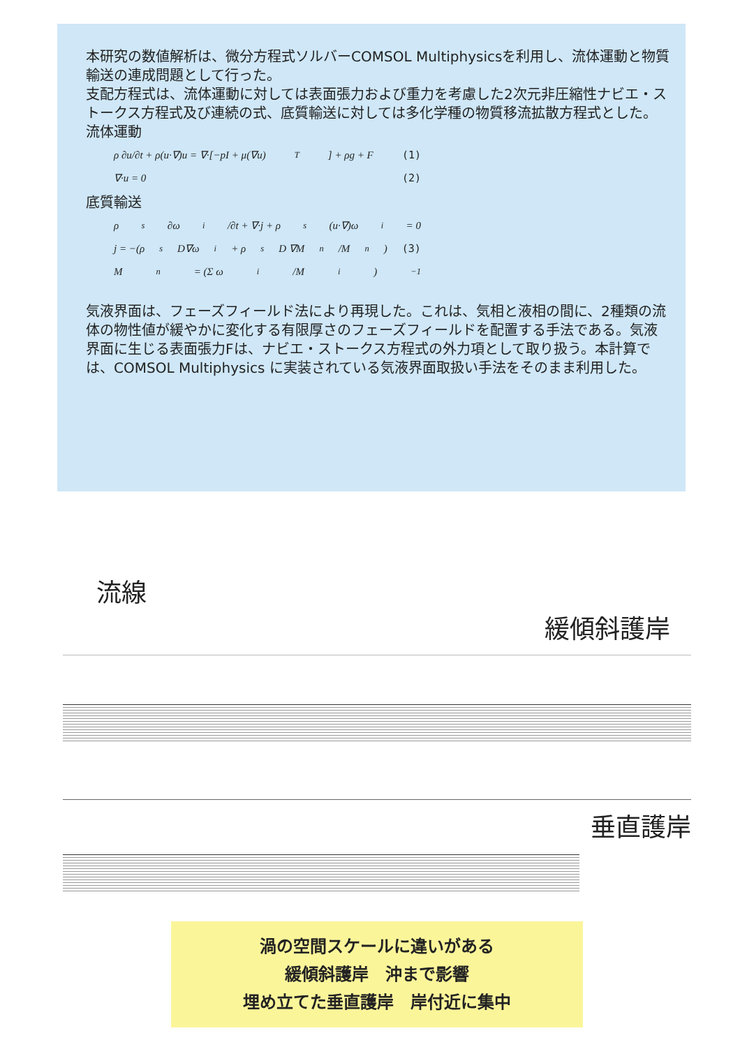本研究の数値解析は、微分方程式ソルバーCOMSOL Multiphysicsを利用し、流体運動と物質輸送の連成問題として行った。
支配方程式は、流体運動に対しては表面張力および重力を考慮した2次元非圧縮性ナビエ・ストークス方程式及び連続の式、底質輸送に対しては多化学種の物質移流拡散方程式とした。
流体運動
ρ ∂u/∂t + ρ(u·∇)u = ∇·[−pI + μ(∇u)<sup>T</sup>] + ρg + F (1)
∇·u = 0 (2)
底質輸送
ρ<sub>s</sub> ∂ω<sub>i</sub>/∂t + ∇·j + ρ<sub>s</sub>(u·∇)ω<sub>i</sub> = 0
j = −(ρ<sub>s</sub>D∇ω<sub>i</sub> + ρ<sub>s</sub>D ∇M<sub>n</sub>/M<sub>n</sub>) (3)
M<sub>n</sub> = (Σ ω<sub>i</sub>/M<sub>i</sub>)<sup>−1</sup>
気液界面は、フェーズフィールド法により再現した。これは、気相と液相の間に、2種類の流体の物性値が緩やかに変化する有限厚さのフェーズフィールドを配置する手法である。気液界面に生じる表面張力Fは、ナビエ・ストークス方程式の外力項として取り扱う。本計算では、COMSOL Multiphysics に実装されている気液界面取扱い手法をそのまま利用した。
流線
緩傾斜護岸
垂直護岸
渦の空間スケールに違いがある
緩傾斜護岸　沖まで影響
埋め立てた垂直護岸　岸付近に集中